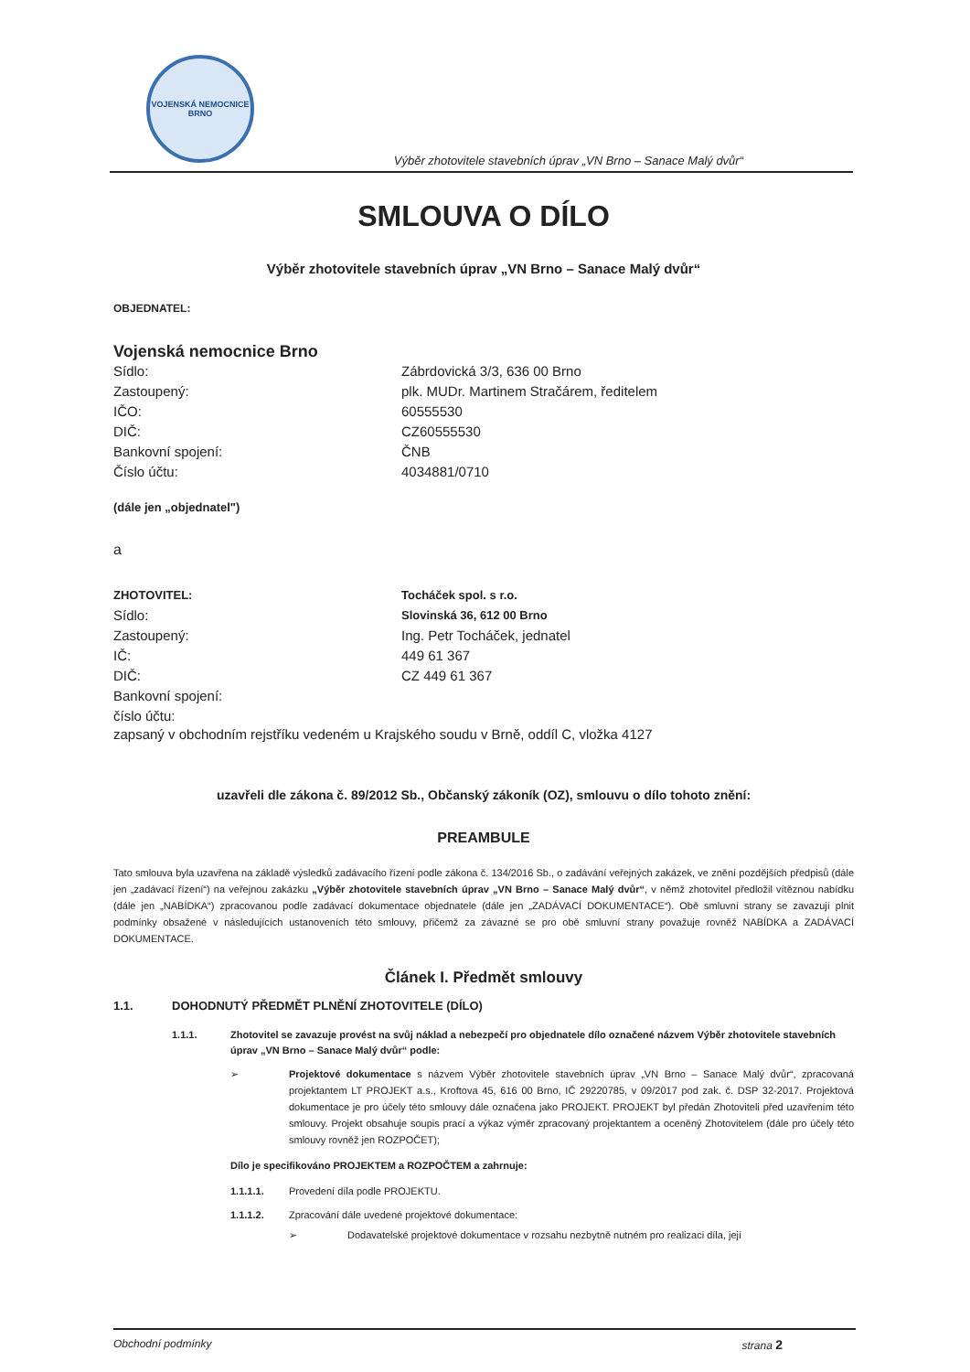VOJENSKÁ NEMOCNICE
BRNO
Výběr zhotovitele stavebních úprav „VN Brno – Sanace Malý dvůr“
SMLOUVA O DÍLO
Výběr zhotovitele stavebních úprav „VN Brno – Sanace Malý dvůr“
OBJEDNATEL:
Vojenská nemocnice Brno
Sídlo: Zábrdovická 3/3, 636 00 Brno
Zastoupený: plk. MUDr. Martinem Stračárem, ředitelem
IČO: 60555530
DIČ: CZ60555530
Bankovní spojení: ČNB
Číslo účtu: 4034881/0710
(dále jen „objednatel")
a
ZHOTOVITEL: Tocháček spol. s r.o.
Sídlo: Slovinská 36, 612 00 Brno
Zastoupený: Ing. Petr Tocháček, jednatel
IČ: 449 61 367
DIČ: CZ 449 61 367
Bankovní spojení:
číslo účtu:
zapsaný v obchodním rejstříku vedeném u Krajského soudu v Brně, oddíl C, vložka 4127
uzavřeli dle zákona č. 89/2012 Sb., Občanský zákoník (OZ), smlouvu o dílo tohoto znění:
PREAMBULE
Tato smlouva byla uzavřena na základě výsledků zadávacího řízení podle zákona č. 134/2016 Sb., o zadávání veřejných zakázek, ve znění pozdějších předpisů (dále jen „zadávací řízení“) na veřejnou zakázku „Výběr zhotovitele stavebních úprav „VN Brno – Sanace Malý dvůr“, v němž zhotovitel předložil vítěznou nabídku (dále jen „NABÍDKA“) zpracovanou podle zadávací dokumentace objednatele (dále jen „ZADÁVACÍ DOKUMENTACE“). Obě smluvní strany se zavazují plnit podmínky obsažené v následujících ustanoveních této smlouvy, přičemž za závazné se pro obě smluvní strany považuje rovněž NABÍDKA a ZADÁVACÍ DOKUMENTACE.
Článek I. Předmět smlouvy
1.1. DOHODNUTÝ PŘEDMĚT PLNĚNÍ ZHOTOVITELE (DÍLO)
1.1.1. Zhotovitel se zavazuje provést na svůj náklad a nebezpečí pro objednatele dílo označené názvem Výběr zhotovitele stavebních úprav „VN Brno – Sanace Malý dvůr“ podle:
➢ Projektové dokumentace s názvem Výběr zhotovitele stavebních úprav „VN Brno – Sanace Malý dvůr“, zpracovaná projektantem LT PROJEKT a.s., Kroftova 45, 616 00 Brno, IČ 29220785, v 09/2017 pod zak. č. DSP 32-2017. Projektová dokumentace je pro účely této smlouvy dále označena jako PROJEKT. PROJEKT byl předán Zhotoviteli před uzavřením této smlouvy. Projekt obsahuje soupis prací a výkaz výměr zpracovaný projektantem a oceněný Zhotovitelem (dále pro účely této smlouvy rovněž jen ROZPOČET);
Dílo je specifikováno PROJEKTEM a ROZPOČTEM a zahrnuje:
1.1.1.1. Provedení díla podle PROJEKTU.
1.1.1.2. Zpracování dále uvedené projektové dokumentace:
➢ Dodavatelské projektové dokumentace v rozsahu nezbytně nutném pro realizaci díla, její
Obchodní podmínky strana 2